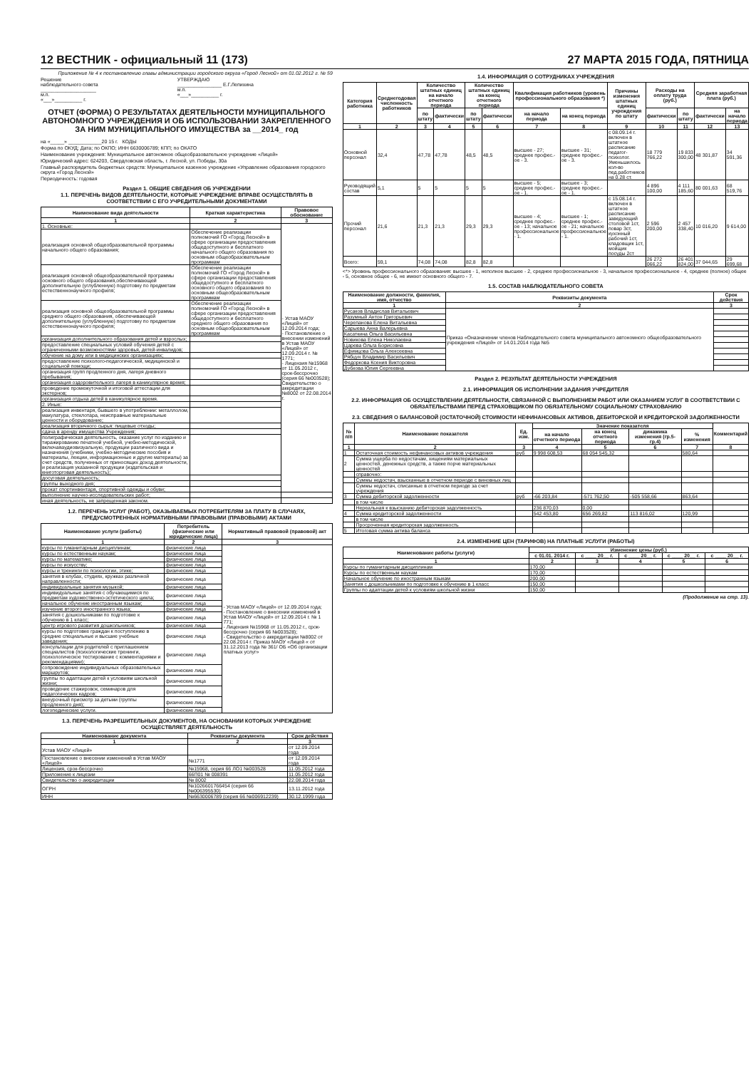12 ВЕСТНИК - официальный 11 (173)
27 МАРТА 2015 ГОДА, ПЯТНИЦА
Приложение № 4 к постановлению главы администрации городского округа «Город Лесной» от 01.02.2012 г. № 59
Решение
наблюдательного совета
____________________
м.п.
«___»__________ г.
УТВЕРЖДАЮ
________________ Е.Г.Лепихина
м.п.
«___»__________ г.
ОТЧЕТ (ФОРМА) О РЕЗУЛЬТАТАХ ДЕЯТЕЛЬНОСТИ МУНИЦИПАЛЬНОГО АВТОНОМНОГО УЧРЕЖДЕНИЯ И ОБ ИСПОЛЬЗОВАНИИ ЗАКРЕПЛЕННОГО ЗА НИМ МУНИЦИПАЛЬНОГО ИМУЩЕСТВА за __2014_ год
на «_____» ____________20 15 г. КОДЫ
Форма по ОКУД; Дата; по ОКПО; ИНН 6630006789; КПП; по ОКАТО
Наименование учреждения: Муниципальное автономное общеобразовательное учреждение «Лицей»
Юридический адрес: 624203, Свердловская область, г. Лесной, ул. Победы, 30а
Главный распорядитель бюджетных средств: Муниципальное казенное учреждение «Управление образования городского округа «Город Лесной»
Периодичность: годовая
Раздел 1. ОБЩИЕ СВЕДЕНИЯ ОБ УЧРЕЖДЕНИИ
1.1. ПЕРЕЧЕНЬ ВИДОВ ДЕЯТЕЛЬНОСТИ, КОТОРЫЕ УЧРЕЖДЕНИЕ ВПРАВЕ ОСУЩЕСТВЛЯТЬ В СООТВЕТСТВИИ С ЕГО УЧРЕДИТЕЛЬНЫМИ ДОКУМЕНТАМИ
| Наименование вида деятельности | Краткая характеристика | Правовое обоснование |
| --- | --- | --- |
| 1 | 2 | 3 |
| 1. Основные: | | - Устав МАОУ «Лицей» от 12.09.2014 года; - Постановление о внесении изменений в Устав МАОУ «Лицей» от 12.09.2014 г. № 1771; - Лицензия №15968 от 11.05.2012 г., срок-бессрочно (серия 66 №003528); Свидетельство о аккредитации №8002 от 22.08.2014 г. |
| реализация основной общеобразовательной программы начального общего образования; | Обеспечение реализации полномочий ГО «Город Лесной» в сфере организации предоставления общедоступного и бесплатного начального общего образования по основным общеобразовательным программам | |
| реализация основной общеобразовательной программы основного общего образования,обеспечивающей дополнительную (углубленную) подготовку по предметам естественнонаучного профиля; | Обеспечение реализации полномочий ГО «Город Лесной» в сфере организации предоставления общедоступного и бесплатного основного общего образования по основным общеобразовательным программам | |
| реализация основной общеобразовательной программы среднего общего образования, обеспечивающей дополнительную (углубленную) подготовку по предметам естественнонаучного профиля; | Обеспечение реализации полномочий ГО «Город Лесной» в сфере организации предоставления общедоступного и бесплатного среднего общего образования по основным общеобразовательным программам | |
| организация дополнительного образования детей и взрослых; | | |
| предоставление специальных условий обучения детей с ограниченными возможностями здоровья, детей-инвалидов; | | |
| обучение на дому или в медицинских организациях; | | |
| предоставление психолого-педагогической, медицинской и социальной помощи; | | |
| организация групп продленного дня, лагеря дневного пребывания; | | |
| организация оздоровительного лагеря в каникулярное время; | | |
| проведение промежуточной и итоговой аттестации для экстернов; | | |
| организация отдыха детей в каникулярное время. | | |
| 2. Иные: | | |
| реализация инвентаря, бывшего в употреблении: металлолом, макулатура, стеклотара, неисправные материальные ценности и оборудование; | | |
| реализация вторичного сырья: пищевые отходы; | | |
| сдача в аренду имущества Учреждения; | | |
| полиграфическая деятельность, оказание услуг по изданию и тиражированию печатной учебной, учебно-методической, включаяаудиовизуальную, продукции различного вида и назначения (учебники, учебно-методические пособия и материалы, лекции, информационные и другие материалы) за счет средств, полученных от приносящих доход деятельности, и реализация указанной продукции (издательская и книготорговая деятельность); | | |
| досуговая деятельность; | | |
| группы выходного дня; | | |
| прокат спортинвентаря, спортивной одежды и обуви; | | |
| выполнение научно-исследовательских работ; | | |
| иная деятельность, не запрещенная законом. | | |
1.2. ПЕРЕЧЕНЬ УСЛУГ (РАБОТ), ОКАЗЫВАЕМЫХ ПОТРЕБИТЕЛЯМ ЗА ПЛАТУ В СЛУЧАЯХ, ПРЕДУСМОТРЕННЫХ НОРМАТИВНЫМИ ПРАВОВЫМИ (ПРАВОВЫМИ) АКТАМИ
| Наименование услуги (работы) | Потребитель (физические или юридические лица) | Нормативный правовой (правовой) акт |
| --- | --- | --- |
| 1 | 2 | 3 |
| курсы по гуманитарным дисциплинам; | физические лица | - Устав МАОУ «Лицей» от 12.09.2014 года; - Постановление о внесении изменений в Устав МАОУ «Лицей» от 12.09.2014 г. № 1 771; - Лицензия №15968 от 11.05.2012 г., срок-бессрочно (серия 66 №003528); - Свидетельство о аккредитации №8002 от 22.08.2014 г. Приказ МАОУ «Лицей « от 31.12.2013 года № 361/ ОБ «Об организации платных услуг» |
| курсы по естественным наукам; | физические лица | |
| курсы по математике; | физические лица | |
| курсы по искусству; | физические лица | |
| курсы и тренинги по психологии, этике; | физические лица | |
| занятия в клубах, студиях, кружках различной направленности; | физические лица | |
| индивидуальные занятия музыкой; | физические лица | |
| индивидуальные занятия с обучающимися по предметам художественно-эстетического цикла; | физические лица | |
| начальное обучение иностранным языкам; | физические лица | |
| изучение второго иностранного языка; | физические лица | |
| занятия с дошкольниками по подготовке к обучению в 1 класс; | физические лица | |
| центр игрового развития дошкольников; | физические лица | |
| курсы по подготовке граждан к поступлению в средние специальные и высшие учебные заведения; | физические лица | |
| консультации для родителей с приглашением специалистов (психологические тренинги, психологическое тестирование с комментариями и рекомендациями); | физические лица | |
| сопровождение индивидуальных образовательных маршрутов; | физические лица | |
| группы по адаптации детей к условиям школьной жизни; | физические лица | |
| проведение стажировок, семинаров для педагогических кадров; | физические лица | |
| внеурочный присмотр за детьми (группы продленного дня); | физические лица | |
| логопедические услуги. | физические лица | |
1.3. ПЕРЕЧЕНЬ РАЗРЕШИТЕЛЬНЫХ ДОКУМЕНТОВ, НА ОСНОВАНИИ КОТОРЫХ УЧРЕЖДЕНИЕ ОСУЩЕСТВЛЯЕТ ДЕЯТЕЛЬНОСТЬ
| Наименование документа | Реквизиты документа | Срок действия |
| --- | --- | --- |
| 1 | 2 | 3 |
| Устав МАОУ «Лицей» | | от 12.09.2014 года |
| Постановление о внесении изменений в Устав МАОУ «Лицей» | №1771 | от 12.09.2014 года |
| Лицензия, срок-бессрочно | №15968, серия 66 ЛО1 №003528 | 11.05.2012 года |
| Приложение к лицезии | 66П01 № 008391 | 11.05.2012 года |
| Свидетельство о аккредитации | № 8002 | 22.08.2014 года |
| ОГРН | №1026601766454 (серия 66 №006395530) | 13.11.2012 года |
| ИНН | №6630006789 (серия 66 №006912239) | 30.12.1999 года |
1.4. ИНФОРМАЦИЯ О СОТРУДНИКАХ УЧРЕЖДЕНИЯ
| Категория работника | Среднегодовая численность работников | Количество штатных единиц на начало отчетного периода | | Количество штатных единиц на конец отчетного периода | | Квалификация работников (уровень профессионального образования *) | | Причины изменения штатных единиц учреждения по штату | Расходы на оплату труда (руб.) | | Средняя заработная плата (руб.) | |
| --- | --- | --- | --- | --- | --- | --- | --- | --- | --- | --- | --- | --- |
| | | по штату | фактически | по штату | фактически | на начало периода | на конец периода | | фактически | по штату | фактически | на начало периода |
| 1 | 2 | 3 | 4 | 5 | 6 | 7 | 8 | 9 | 10 | 11 | 12 | 13 |
| Основной персонал | 32,4 | 47,78 | 47,78 | 48,5 | 48,5 | высшее - 27; среднее профес.- ое - 3. | высшее - 31; среднее профес.- ое - 3. | с 08.09.14 г. включен в штатное расписание педагог-психолог. Уменьшилось кол-во пед.работников на 0.28 ст. | 18 779 766,22 | 19 833 300,00 | 48 301,87 | 34 591,36 |
| Руководящий состав | 5,1 | 5 | 5 | 5 | 5 | высшее - 5; среднее профес.- ое - 1. | высшее - 3; среднее профес.- ое - 1. | | 4 896 100,00 | 4 111 185,60 | 80 001,63 | 68 519,76 |
| Прочий персонал | 21,6 | 21,3 | 21,3 | 29,3 | 29,3 | высшее - 4; среднее профес.- ое - 13; начальное профессиональное - 1. | высшее - 1; среднее профес.- ое - 21; начальное профессиональное - 1. | с 15.08.14 г. включен в штатное расписание заведующий столовой 1ст, повар 3ст, кухонный рабочий 1ст, кладовщик 1ст, мойщик посуды 2ст | 2 596 200,00 | 2 457 338,40 | 10 016,20 | 9 614,00 |
| Всего: | 59,1 | 74,08 | 74,08 | 82,8 | 82,8 | | | | 26 272 066,22 | 26 401 824,00 | 37 044,65 | 29 699,68 |
<*> Уровень профессионального образования: высшее - 1, неполное высшее - 2, среднее профессиональное - 3, начальное профессиональное - 4, среднее (полное) общее - 5, основное общее - 6, не имеют основного общего - 7.
1.5. СОСТАВ НАБЛЮДАТЕЛЬНОГО СОВЕТА
| Наименование должности, фамилия, имя, отчество | Реквизиты документа | Срок действия |
| --- | --- | --- |
| 1 | 2 | 3 |
| Русаков Владислав Витальевич | Приказ «Оназначении членов Наблюдательного совета муниципального автономного общеобразовательного учреждения «Лицей» от 14.01.2014 года №5 | |
| Разумный Антон Григорьевич | | |
| Черепанова Елена Витальевна | | |
| Сарыева Анна Валерьевна | | |
| Касаткина Ольга Васильевна | | |
| Новикова Елена Николаевна | | |
| Царева Ольга Борисовна | | |
| Ефимцова Ольга Алексеевна | | |
| Рябцун Владимир Васильевич | | |
| Федоркова Ксения Викторовна | | |
| Дубкова Юлия Сергеевна | | |
Раздел 2. РЕЗУЛЬТАТ ДЕЯТЕЛЬНОСТИ УЧРЕЖДЕНИЯ
2.1. ИНФОРМАЦИЯ ОБ ИСПОЛНЕНИИ ЗАДАНИЯ УЧРЕДИТЕЛЯ
2.2. ИНФОРМАЦИЯ ОБ ОСУЩЕСТВЛЕНИИ ДЕЯТЕЛЬНОСТИ, СВЯЗАННОЙ С ВЫПОЛНЕНИЕМ РАБОТ ИЛИ ОКАЗАНИЕМ УСЛУГ В СООТВЕТСТВИИ С ОБЯЗАТЕЛЬСТВАМИ ПЕРЕД СТРАХОВЩИКОМ ПО ОБЯЗАТЕЛЬНОМУ СОЦИАЛЬНОМУ СТРАХОВАНИЮ
2.3. СВЕДЕНИЯ О БАЛАНСОВОЙ (ОСТАТОЧНОЙ) СТОИМОСТИ НЕФИНАНСОВЫХ АКТИВОВ, ДЕБИТОРСКОЙ И КРЕДИТОРСКОЙ ЗАДОЛЖЕННОСТИ
| № п/п | Наименование показателя | Ед. изм. | Значение показателя | | | | Комментарий |
| --- | --- | --- | --- | --- | --- | --- | --- |
| | | | на начало отчетного периода | на конец отчетного периода | динамика изменения (гр.5-гр.4) | % изменения | |
| 1 | 2 | 3 | 4 | 5 | 6 | 7 | 8 |
| 1 | Остаточная стоимость нефинансовых активов учреждения | руб | 9 998 608,53 | 68 054 545,32 | | 580,64 | |
| 2 | Сумма ущерба по недостачам, хищениям материальных ценностей, денежных средств, а также порче материальных ценностей | | | | | | |
| | справочно: | | | | | | |
| | Суммы недостач, взысканные в отчетном периоде с виновных лиц | | | | | | |
| | Суммы недостач, списанные в отчетном периоде за счет учреждения | | | | | | |
| 3 | Сумма дебиторской задолженности | руб | -66 203,84 | -571 762,50 | -505 558,66 | 863,64 | |
| | в том числе | | | | | | |
| | Нереальная к взысканию дебиторская задолженность | | 236 870,03 | 0,00 | | | |
| 4 | Сумма кредиторской задолженности | | 542 453,80 | 656 269,82 | 113 816,02 | 120,99 | |
| | в том числе | | | | | | |
| | Просроченная кредиторская задолженность | | | | | | |
| 5 | Итоговая сумма актива баланса | | | | | | |
2.4. ИЗМЕНЕНИЕ ЦЕН (ТАРИФОВ) НА ПЛАТНЫЕ УСЛУГИ (РАБОТЫ)
| Наименование работы (услуги) | Изменение цены (руб.) | | | | |
| --- | --- | --- | --- | --- | --- |
| | с 01.01. 2014 г. | с ____ 20__ г. | с ____ 20__ г. | с ____ 20__ г. | с ____ 20__ г. |
| 1 | 2 | 3 | 4 | 5 | 6 |
| Курсы по гуманитарным дисциплинам | 170,00 | | | | |
| Курсы по естественным наукам | 170,00 | | | | |
| Начальное обучение по иностранным языкам | 200,00 | | | | |
| Занятия с дошкольниками по подготовке к обучению в 1 класс | 150,00 | | | | |
| Группы по адаптации детей к условиям школьной жизни | 150,00 | | | | |
(Продолжение на стр. 13).